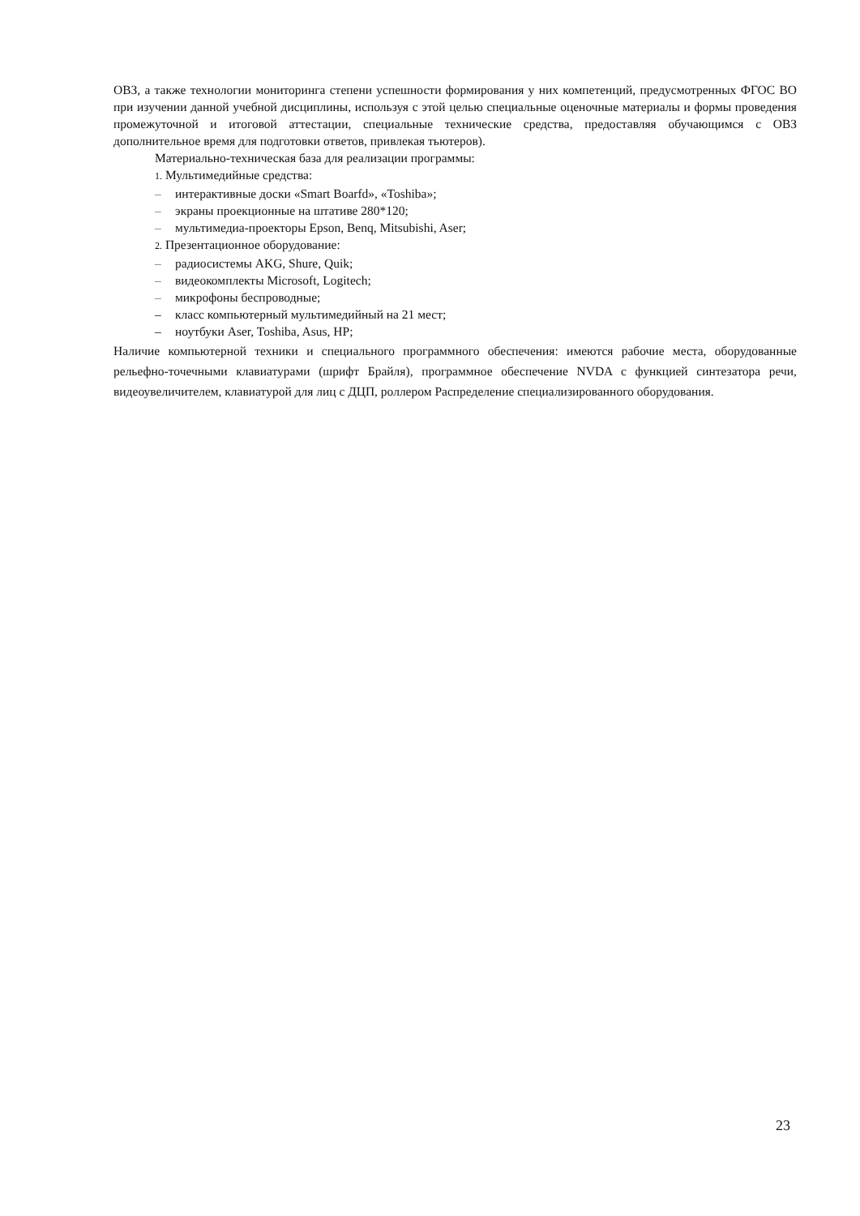ОВЗ, а также технологии мониторинга степени успешности формирования у них компетенций, предусмотренных ФГОС ВО при изучении данной учебной дисциплины, используя с этой целью специальные оценочные материалы и формы проведения промежуточной и итоговой аттестации, специальные технические средства, предоставляя обучающимся с ОВЗ дополнительное время для подготовки ответов, привлекая тьютеров).
Материально-техническая база для реализации программы:
1. Мультимедийные средства:
– интерактивные доски «Smart Boarfd», «Toshiba»;
– экраны проекционные на штативе 280*120;
– мультимедиа-проекторы Epson, Benq, Mitsubishi, Aser;
2. Презентационное оборудование:
– радиосистемы AKG, Shure, Quik;
– видеокомплекты Microsoft, Logitech;
– микрофоны беспроводные;
– класс компьютерный мультимедийный на 21 мест;
– ноутбуки Aser, Toshiba, Asus, HP;
Наличие компьютерной техники и специального программного обеспечения: имеются рабочие места, оборудованные рельефно-точечными клавиатурами (шрифт Брайля), программное обеспечение NVDA с функцией синтезатора речи, видеоувеличителем, клавиатурой для лиц с ДЦП, роллером Распределение специализированного оборудования.
23